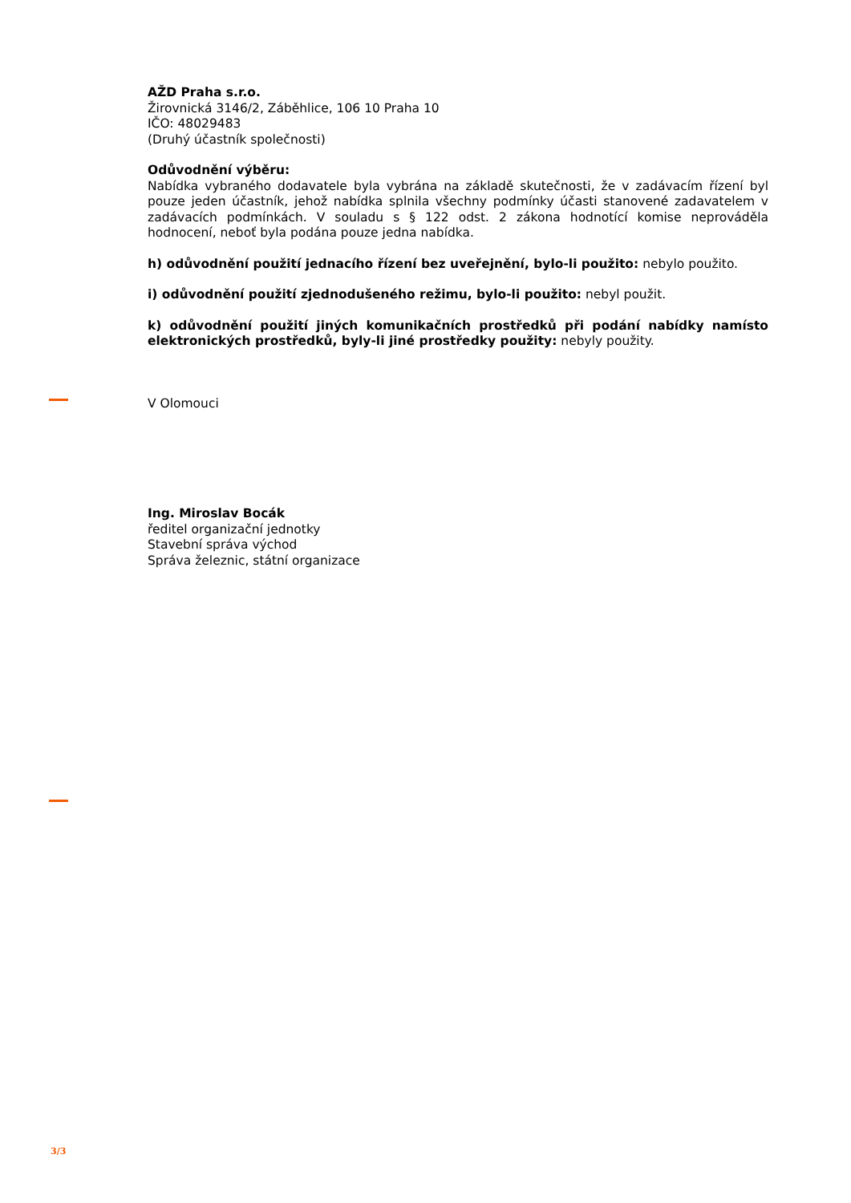AŽD Praha s.r.o.
Žirovnická 3146/2, Záběhlice, 106 10 Praha 10
IČO: 48029483
(Druhý účastník společnosti)
Odůvodnění výběru:
Nabídka vybraného dodavatele byla vybrána na základě skutečnosti, že v zadávacím řízení byl pouze jeden účastník, jehož nabídka splnila všechny podmínky účasti stanovené zadavatelem v zadávacích podmínkách. V souladu s § 122 odst. 2 zákona hodnotící komise neprováděla hodnocení, neboť byla podána pouze jedna nabídka.
h) odůvodnění použití jednacího řízení bez uveřejnění, bylo-li použito: nebylo použito.
i) odůvodnění použití zjednodušeného režimu, bylo-li použito: nebyl použit.
k) odůvodnění použití jiných komunikačních prostředků při podání nabídky namísto elektronických prostředků, byly-li jiné prostředky použity: nebyly použity.
V Olomouci
Ing. Miroslav Bocák
ředitel organizační jednotky
Stavební správa východ
Správa železnic, státní organizace
3/3